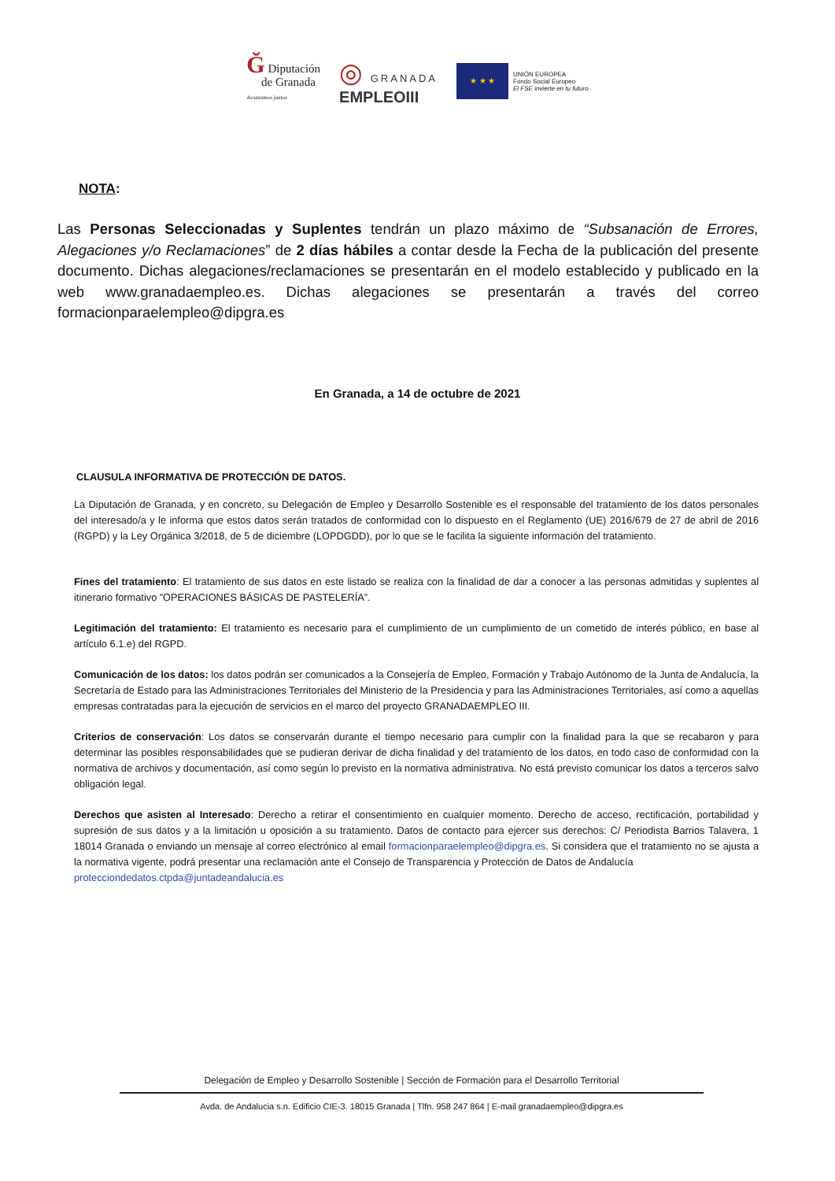Ğ Diputación
de Granada
Avanzamos juntos
◎ GRANADA
EMPLEOIII
★ ★ ★
UNIÓN EUROPEA
Fondo Social Europeo
El FSE invierte en tu futuro
NOTA:
Las Personas Seleccionadas y Suplentes tendrán un plazo máximo de “Subsanación de Errores, Alegaciones y/o Reclamaciones” de 2 días hábiles a contar desde la Fecha de la publicación del presente documento. Dichas alegaciones/reclamaciones se presentarán en el modelo establecido y publicado en la web www.granadaempleo.es. Dichas alegaciones se presentarán a través del correo formacionparaelempleo@dipgra.es
En Granada, a 14 de octubre de 2021
CLAUSULA INFORMATIVA DE PROTECCIÓN DE DATOS.
La Diputación de Granada, y en concreto, su Delegación de Empleo y Desarrollo Sostenible es el responsable del tratamiento de los datos personales del interesado/a y le informa que estos datos serán tratados de conformidad con lo dispuesto en el Reglamento (UE) 2016/679 de 27 de abril de 2016 (RGPD) y la Ley Orgánica 3/2018, de 5 de diciembre (LOPDGDD), por lo que se le facilita la siguiente información del tratamiento.
Fines del tratamiento: El tratamiento de sus datos en este listado se realiza con la finalidad de dar a conocer a las personas admitidas y suplentes al itinerario formativo ”OPERACIONES BÁSICAS DE PASTELERÍA”.
Legitimación del tratamiento: El tratamiento es necesario para el cumplimiento de un cumplimiento de un cometido de interés público, en base al artículo 6.1.e) del RGPD.
Comunicación de los datos: los datos podrán ser comunicados a la Consejería de Empleo, Formación y Trabajo Autónomo de la Junta de Andalucía, la Secretaría de Estado para las Administraciones Territoriales del Ministerio de la Presidencia y para las Administraciones Territoriales, así como a aquellas empresas contratadas para la ejecución de servicios en el marco del proyecto GRANADAEMPLEO III.
Criterios de conservación: Los datos se conservarán durante el tiempo necesario para cumplir con la finalidad para la que se recabaron y para determinar las posibles responsabilidades que se pudieran derivar de dicha finalidad y del tratamiento de los datos, en todo caso de conformidad con la normativa de archivos y documentación, así como según lo previsto en la normativa administrativa. No está previsto comunicar los datos a terceros salvo obligación legal.
Derechos que asisten al Interesado: Derecho a retirar el consentimiento en cualquier momento. Derecho de acceso, rectificación, portabilidad y supresión de sus datos y a la limitación u oposición a su tratamiento. Datos de contacto para ejercer sus derechos: C/ Periodista Barrios Talavera, 1 18014 Granada o enviando un mensaje al correo electrónico al email formacionparaelempleo@dipgra.es. Si considera que el tratamiento no se ajusta a la normativa vigente, podrá presentar una reclamación ante el Consejo de Transparencia y Protección de Datos de Andalucía
protecciondedatos.ctpda@juntadeandalucia.es
Delegación de Empleo y Desarrollo Sostenible | Sección de Formación para el Desarrollo Territorial
Avda. de Andalucia s.n. Edificio CIE-3. 18015 Granada | Tlfn. 958 247 864 | E-mail granadaempleo@dipgra.es